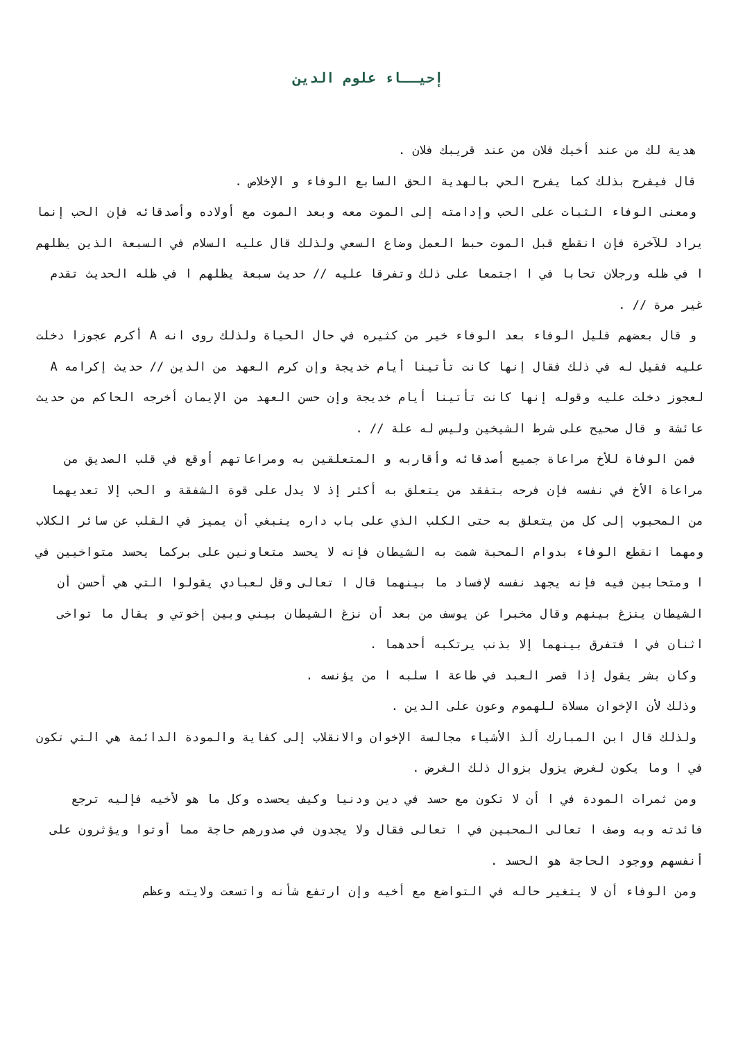إحيــاء علوم الدين
هدية لك من عند أخيك فلان من عند قريبك فلان .
قال فيفرح بذلك كما يفرح الحي بالهدية الحق السابع الوفاء و الإخلاص .
ومعنى الوفاء الثبات على الحب وإدامته إلى الموت معه وبعد الموت مع أولاده وأصدقائه فإن الحب إنما يراد للآخرة فإن انقطع قبل الموت حبط العمل وضاع السعي ولذلك قال عليه السلام في السبعة الذين يظلهم ا في ظله ورجلان تحابا في ا اجتمعا على ذلك وتفرقا عليه // حديث سبعة يظلهم ا في ظله الحديث تقدم غير مرة // .
و قال بعضهم قليل الوفاء بعد الوفاء خير من كثيره في حال الحياة ولذلك روى انه A أكرم عجوزا دخلت عليه فقيل له في ذلك فقال إنها كانت تأتينا أيام خديجة وإن كرم العهد من الدين // حديث إكرامه A لعجوز دخلت عليه وقوله إنها كانت تأتينا أيام خديجة وإن حسن العهد من الإيمان أخرجه الحاكم من حديث عائشة و قال صحيح على شرط الشيخين وليس له علة // .
فمن الوفاة للأخ مراعاة جميع أصدقائه وأقاربه و المتعلقين به ومراعاتهم أوقع في قلب الصديق من مراعاة الأخ في نفسه فإن فرحه بتفقد من يتعلق به أكثر إذ لا يدل على قوة الشفقة و الحب إلا تعديهما من المحبوب إلى كل من يتعلق به حتى الكلب الذي على باب داره ينبغي أن يميز في القلب عن سائر الكلاب ومهما انقطع الوفاء بدوام المحبة شمت به الشيطان فإنه لا يحسد متعاونين على بركما يحسد متواخيين في ا ومتحابين فيه فإنه يجهد نفسه لإفساد ما بينهما قال ا تعالى وقل لعبادي يقولوا التي هي أحسن أن الشيطان ينزغ بينهم وقال مخبرا عن يوسف من بعد أن نزغ الشيطان بيني وبين إخوتي و يقال ما تواخى اثنان في ا فتفرق بينهما إلا بذنب يرتكبه أحدهما .
وكان بشر يقول إذا قصر العبد في طاعة ا سلبه ا من يؤنسه .
وذلك لأن الإخوان مسلاة للهموم وعون على الدين .
ولذلك قال ابن المبارك ألذ الأشياء مجالسة الإخوان والانقلاب إلى كفاية والمودة الدائمة هي التي تكون في ا وما يكون لغرض يزول بزوال ذلك الغرض .
ومن ثمرات المودة في ا أن لا تكون مع حسد في دين ودنيا وكيف يحسده وكل ما هو لأخيه فإليه ترجع فائدته وبه وصف ا تعالى المحبين في ا تعالى فقال ولا يجدون في صدورهم حاجة مما أوتوا ويؤثرون على أنفسهم ووجود الحاجة هو الحسد .
ومن الوفاء أن لا يتغير حاله في التواضع مع أخيه وإن ارتفع شأنه واتسعت ولايته وعظم